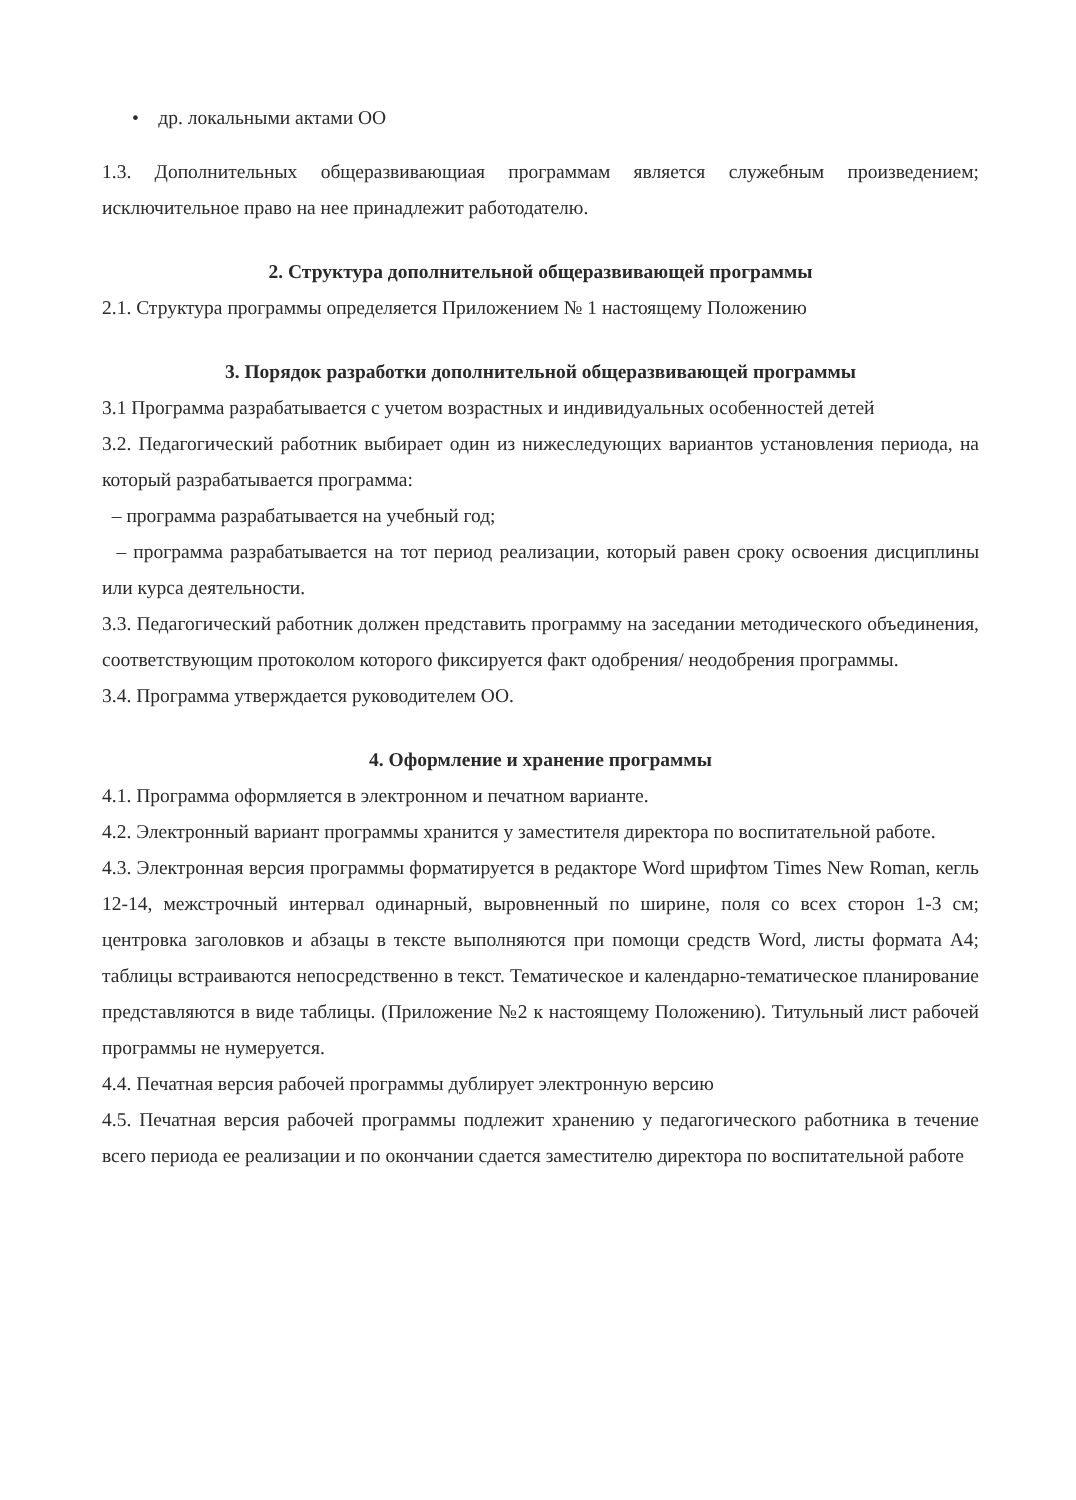• др. локальными актами ОО
1.3. Дополнительных общеразвивающиая программам является служебным произведением; исключительное право на нее принадлежит работодателю.
2. Структура дополнительной общеразвивающей программы
2.1. Структура программы определяется Приложением № 1 настоящему Положению
3. Порядок разработки дополнительной общеразвивающей программы
3.1 Программа разрабатывается с учетом возрастных и индивидуальных особенностей детей
3.2. Педагогический работник выбирает один из нижеследующих вариантов установления периода, на который разрабатывается программа:
– программа разрабатывается на учебный год;
– программа разрабатывается на тот период реализации, который равен сроку освоения дисциплины или курса деятельности.
3.3. Педагогический работник должен представить программу на заседании методического объединения, соответствующим протоколом которого фиксируется факт одобрения/ неодобрения программы.
3.4. Программа утверждается руководителем ОО.
4. Оформление и хранение программы
4.1. Программа оформляется в электронном и печатном варианте.
4.2. Электронный вариант программы хранится у заместителя директора по воспитательной работе.
4.3. Электронная версия программы форматируется в редакторе Word шрифтом Times New Roman, кегль 12-14, межстрочный интервал одинарный, выровненный по ширине, поля со всех сторон 1-3 см; центровка заголовков и абзацы в тексте выполняются при помощи средств Word, листы формата А4; таблицы встраиваются непосредственно в текст. Тематическое и календарно-тематическое планирование представляются в виде таблицы. (Приложение №2 к настоящему Положению). Титульный лист рабочей программы не нумеруется.
4.4. Печатная версия рабочей программы дублирует электронную версию
4.5. Печатная версия рабочей программы подлежит хранению у педагогического работника в течение всего периода ее реализации и по окончании сдается заместителю директора по воспитательной работе